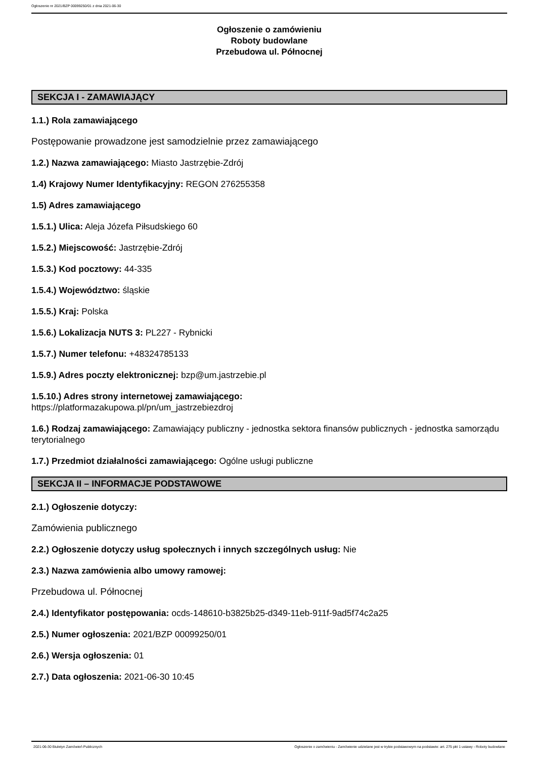Ogłoszenie nr 2021/BZP 00099250/01 z dnia 2021-06-30
Ogłoszenie o zamówieniu
Roboty budowlane
Przebudowa ul. Północnej
SEKCJA I - ZAMAWIAJĄCY
1.1.) Rola zamawiającego
Postępowanie prowadzone jest samodzielnie przez zamawiającego
1.2.) Nazwa zamawiającego: Miasto Jastrzębie-Zdrój
1.4) Krajowy Numer Identyfikacyjny: REGON 276255358
1.5) Adres zamawiającego
1.5.1.) Ulica: Aleja Józefa Piłsudskiego 60
1.5.2.) Miejscowość: Jastrzębie-Zdrój
1.5.3.) Kod pocztowy: 44-335
1.5.4.) Województwo: śląskie
1.5.5.) Kraj: Polska
1.5.6.) Lokalizacja NUTS 3: PL227 - Rybnicki
1.5.7.) Numer telefonu: +48324785133
1.5.9.) Adres poczty elektronicznej: bzp@um.jastrzebie.pl
1.5.10.) Adres strony internetowej zamawiającego:
https://platformazakupowa.pl/pn/um_jastrzebiezdroj
1.6.) Rodzaj zamawiającego: Zamawiający publiczny - jednostka sektora finansów publicznych - jednostka samorządu terytorialnego
1.7.) Przedmiot działalności zamawiającego: Ogólne usługi publiczne
SEKCJA II – INFORMACJE PODSTAWOWE
2.1.) Ogłoszenie dotyczy:
Zamówienia publicznego
2.2.) Ogłoszenie dotyczy usług społecznych i innych szczególnych usług: Nie
2.3.) Nazwa zamówienia albo umowy ramowej:
Przebudowa ul. Północnej
2.4.) Identyfikator postępowania: ocds-148610-b3825b25-d349-11eb-911f-9ad5f74c2a25
2.5.) Numer ogłoszenia: 2021/BZP 00099250/01
2.6.) Wersja ogłoszenia: 01
2.7.) Data ogłoszenia: 2021-06-30 10:45
2021-06-30 Biuletyn Zamówień Publicznych Ogłoszenie o zamówieniu - Zamówienie udzielane jest w trybie podstawowym na podstawie: art. 275 pkt 1 ustawy - Roboty budowlane